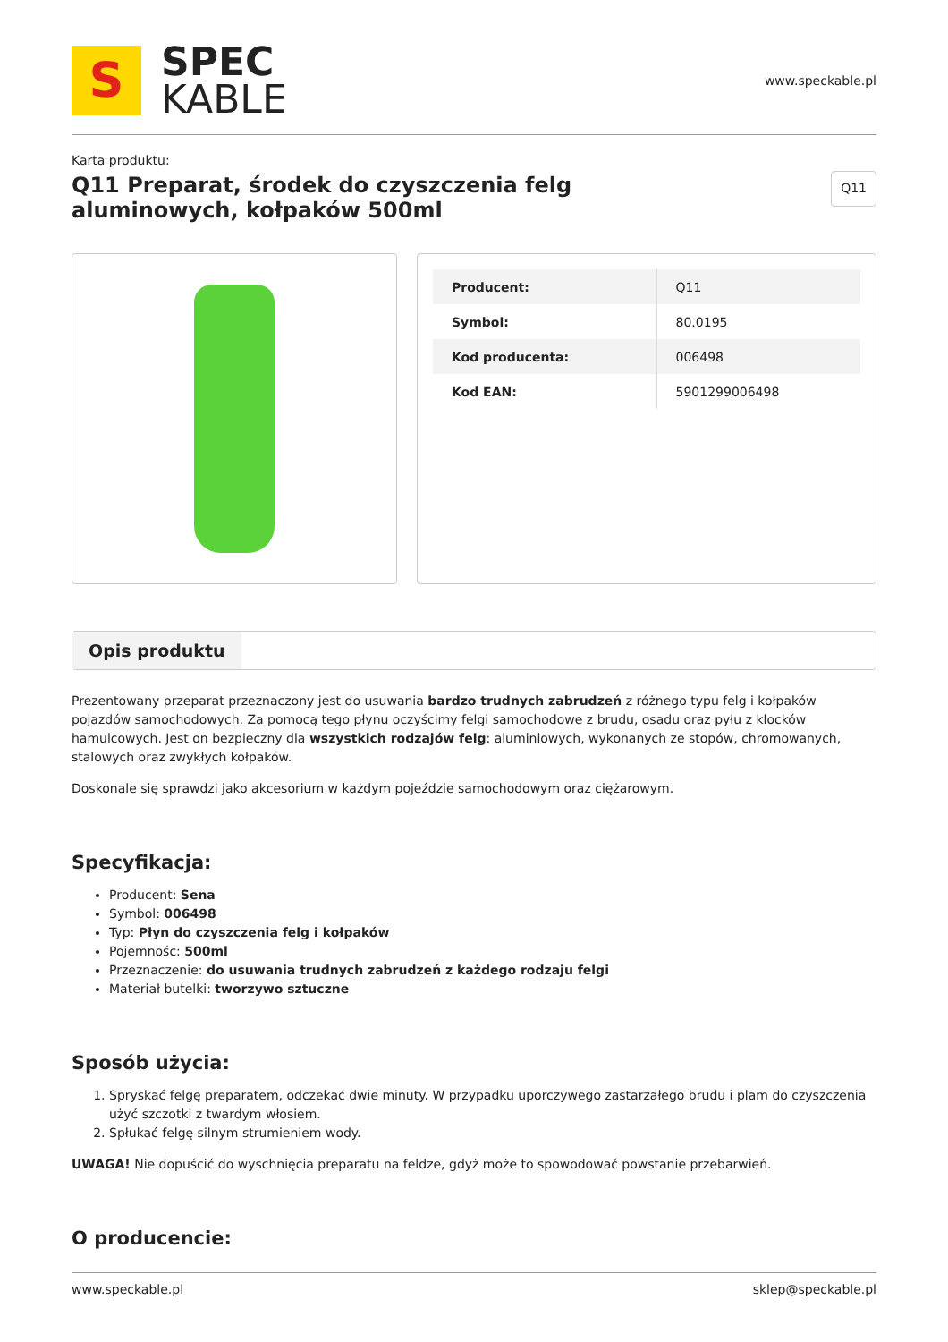S
SPEC
KABLE
www.speckable.pl
Karta produktu:
Q11 Preparat, środek do czyszczenia felg
aluminowych, kołpaków 500ml
Q11
| Producent: | Q11 |
| Symbol: | 80.0195 |
| Kod producenta: | 006498 |
| Kod EAN: | 5901299006498 |
Opis produktu
Prezentowany przeparat przeznaczony jest do usuwania bardzo trudnych zabrudzeń z różnego typu felg i kołpaków pojazdów samochodowych. Za pomocą tego płynu oczyścimy felgi samochodowe z brudu, osadu oraz pyłu z klocków hamulcowych. Jest on bezpieczny dla wszystkich rodzajów felg: aluminiowych, wykonanych ze stopów, chromowanych, stalowych oraz zwykłych kołpaków.
Doskonale się sprawdzi jako akcesorium w każdym pojeździe samochodowym oraz ciężarowym.
Specyfikacja:
Producent: Sena
Symbol: 006498
Typ: Płyn do czyszczenia felg i kołpaków
Pojemnośc: 500ml
Przeznaczenie: do usuwania trudnych zabrudzeń z każdego rodzaju felgi
Materiał butelki: tworzywo sztuczne
Sposób użycia:
1. Spryskać felgę preparatem, odczekać dwie minuty. W przypadku uporczywego zastarzałego brudu i plam do czyszczenia użyć szczotki z twardym włosiem.
2. Spłukać felgę silnym strumieniem wody.
UWAGA! Nie dopuścić do wyschnięcia preparatu na feldze, gdyż może to spowodować powstanie przebarwień.
O producencie:
www.speckable.pl sklep@speckable.pl